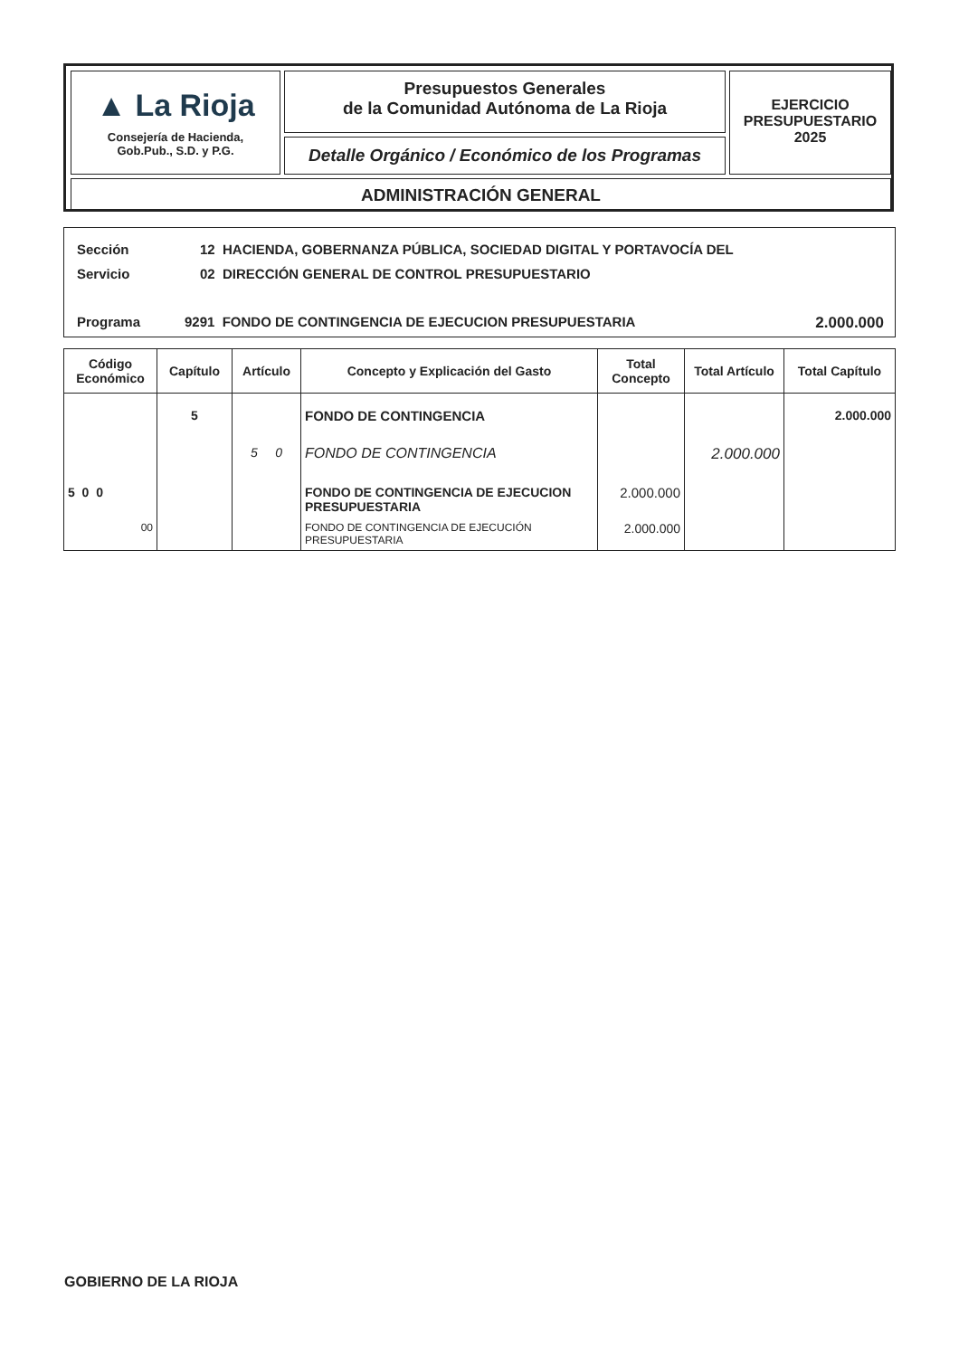▲ La Rioja
Consejería de Hacienda,
Gob.Pub., S.D. y P.G.
Presupuestos Generales
de la Comunidad Autónoma de La Rioja
Detalle Orgánico / Económico de los Programas
EJERCICIO
PRESUPUESTARIO
2025
ADMINISTRACIÓN GENERAL
Sección
12 HACIENDA, GOBERNANZA PÚBLICA, SOCIEDAD DIGITAL Y PORTAVOCÍA DEL
Servicio
02 DIRECCIÓN GENERAL DE CONTROL PRESUPUESTARIO
Programa
9291 FONDO DE CONTINGENCIA DE EJECUCION PRESUPUESTARIA
2.000.000
| Código Económico | Capítulo | Artículo | Concepto y Explicación del Gasto | Total Concepto | Total Artículo | Total Capítulo |
| --- | --- | --- | --- | --- | --- | --- |
| | 5 | | FONDO DE CONTINGENCIA | | | 2.000.000 |
| | | 5 0 | FONDO DE CONTINGENCIA | | 2.000.000 | |
| 5 0 0 | | | FONDO DE CONTINGENCIA DE EJECUCION PRESUPUESTARIA | 2.000.000 | | |
| 00 | | | FONDO DE CONTINGENCIA DE EJECUCIÓN PRESUPUESTARIA | 2.000.000 | | |
GOBIERNO DE LA RIOJA